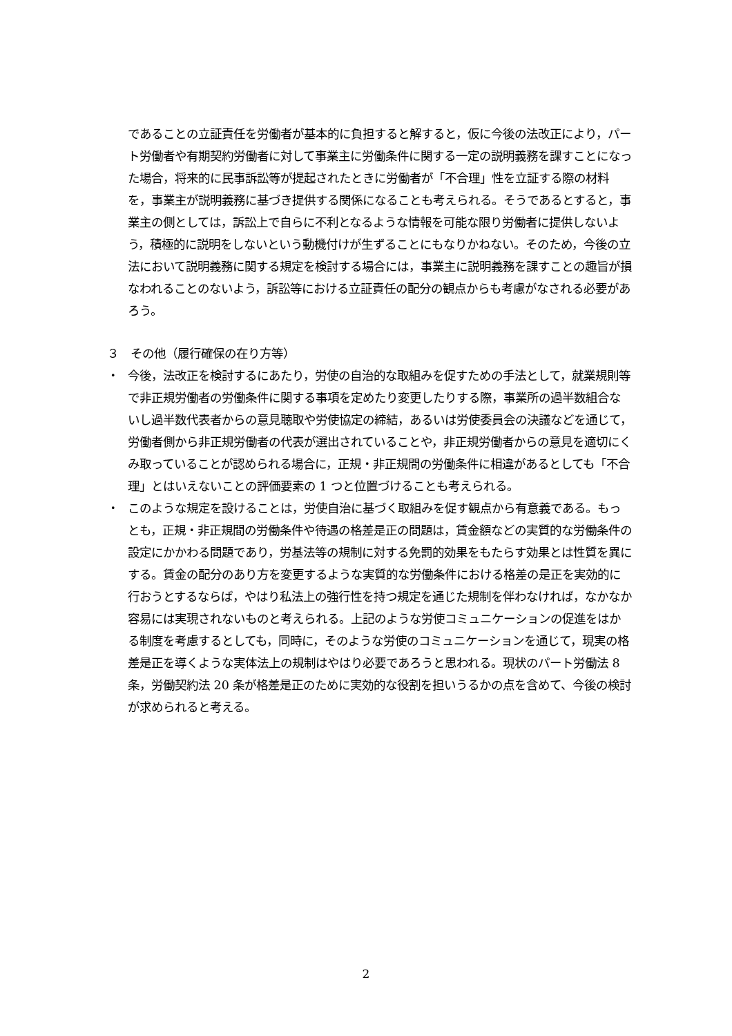であることの立証責任を労働者が基本的に負担すると解すると，仮に今後の法改正により，パート労働者や有期契約労働者に対して事業主に労働条件に関する一定の説明義務を課すことになった場合，将来的に民事訴訟等が提起されたときに労働者が「不合理」性を立証する際の材料を，事業主が説明義務に基づき提供する関係になることも考えられる。そうであるとすると，事業主の側としては，訴訟上で自らに不利となるような情報を可能な限り労働者に提供しないよう，積極的に説明をしないという動機付けが生ずることにもなりかねない。そのため，今後の立法において説明義務に関する規定を検討する場合には，事業主に説明義務を課すことの趣旨が損なわれることのないよう，訴訟等における立証責任の配分の観点からも考慮がなされる必要があろう。
３　その他（履行確保の在り方等）
・ 今後，法改正を検討するにあたり，労使の自治的な取組みを促すための手法として，就業規則等で非正規労働者の労働条件に関する事項を定めたり変更したりする際，事業所の過半数組合ないし過半数代表者からの意見聴取や労使協定の締結，あるいは労使委員会の決議などを通じて，労働者側から非正規労働者の代表が選出されていることや，非正規労働者からの意見を適切にくみ取っていることが認められる場合に，正規・非正規間の労働条件に相違があるとしても「不合理」とはいえないことの評価要素の 1 つと位置づけることも考えられる。
・ このような規定を設けることは，労使自治に基づく取組みを促す観点から有意義である。もっとも，正規・非正規間の労働条件や待遇の格差是正の問題は，賃金額などの実質的な労働条件の設定にかかわる問題であり，労基法等の規制に対する免罰的効果をもたらす効果とは性質を異にする。賃金の配分のあり方を変更するような実質的な労働条件における格差の是正を実効的に行おうとするならば，やはり私法上の強行性を持つ規定を通じた規制を伴わなければ，なかなか容易には実現されないものと考えられる。上記のような労使コミュニケーションの促進をはかる制度を考慮するとしても，同時に，そのような労使のコミュニケーションを通じて，現実の格差是正を導くような実体法上の規制はやはり必要であろうと思われる。現状のパート労働法 8 条，労働契約法 20 条が格差是正のために実効的な役割を担いうるかの点を含めて、今後の検討が求められると考える。
2